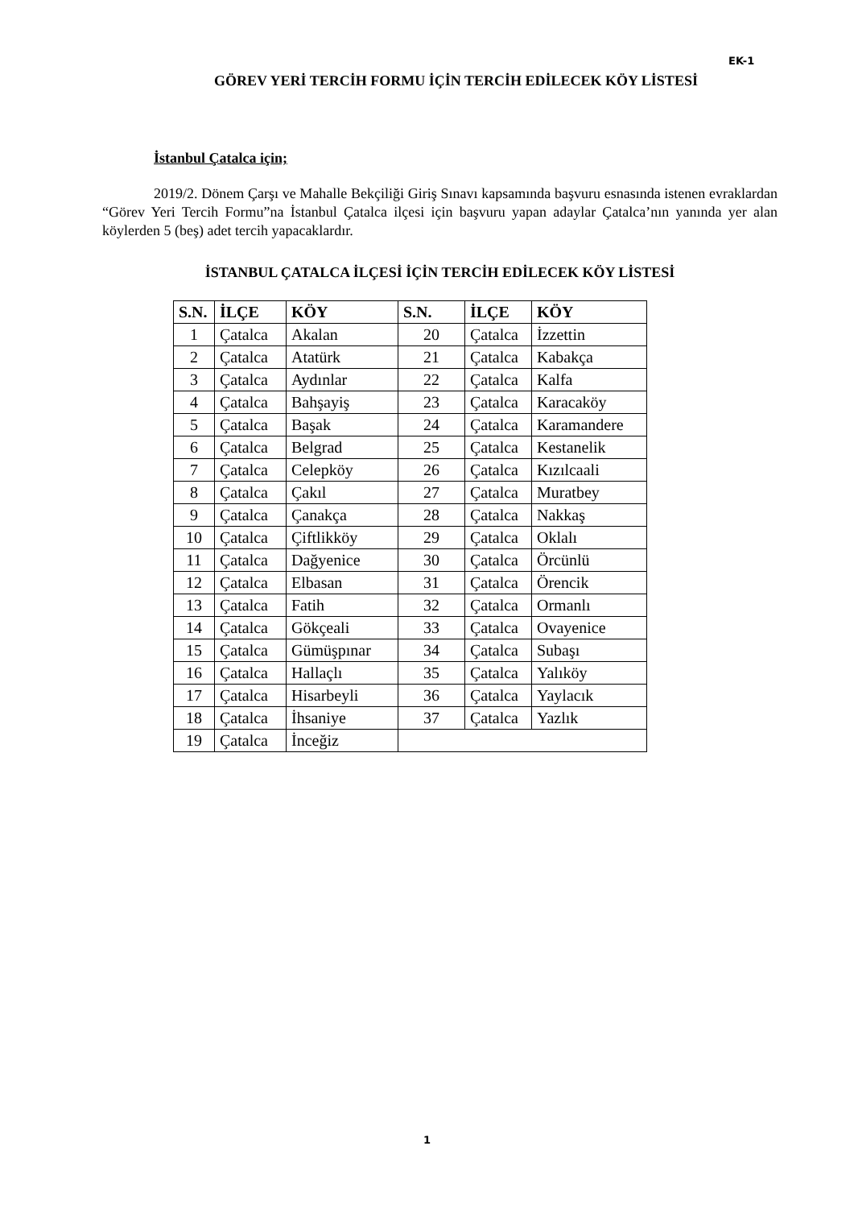EK-1
GÖREV YERİ TERCİH FORMU İÇİN TERCİH EDİLECEK KÖY LİSTESİ
İstanbul Çatalca için;
2019/2. Dönem Çarşı ve Mahalle Bekçiliği Giriş Sınavı kapsamında başvuru esnasında istenen evraklardan “Görev Yeri Tercih Formu”na İstanbul Çatalca ilçesi için başvuru yapan adaylar Çatalca’nın yanında yer alan köylerden 5 (beş) adet tercih yapacaklardır.
İSTANBUL ÇATALCA İLÇESİ İÇİN TERCİH EDİLECEK KÖY LİSTESİ
| S.N. | İLÇE | KÖY | S.N. | İLÇE | KÖY |
| --- | --- | --- | --- | --- | --- |
| 1 | Çatalca | Akalan | 20 | Çatalca | İzzettin |
| 2 | Çatalca | Atatürk | 21 | Çatalca | Kabakça |
| 3 | Çatalca | Aydınlar | 22 | Çatalca | Kalfa |
| 4 | Çatalca | Bahşayiş | 23 | Çatalca | Karacaköy |
| 5 | Çatalca | Başak | 24 | Çatalca | Karamandere |
| 6 | Çatalca | Belgrad | 25 | Çatalca | Kestanelik |
| 7 | Çatalca | Celepköy | 26 | Çatalca | Kızılcaali |
| 8 | Çatalca | Çakıl | 27 | Çatalca | Muratbey |
| 9 | Çatalca | Çanakça | 28 | Çatalca | Nakkaş |
| 10 | Çatalca | Çiftlikköy | 29 | Çatalca | Oklalı |
| 11 | Çatalca | Dağyenice | 30 | Çatalca | Örcünlü |
| 12 | Çatalca | Elbasan | 31 | Çatalca | Örencik |
| 13 | Çatalca | Fatih | 32 | Çatalca | Ormanlı |
| 14 | Çatalca | Gökçeali | 33 | Çatalca | Ovayenice |
| 15 | Çatalca | Gümüşpınar | 34 | Çatalca | Subaşı |
| 16 | Çatalca | Hallaçlı | 35 | Çatalca | Yalıköy |
| 17 | Çatalca | Hisarbeyli | 36 | Çatalca | Yaylacık |
| 18 | Çatalca | İhsaniye | 37 | Çatalca | Yazlık |
| 19 | Çatalca | İnceğiz | | | |
1